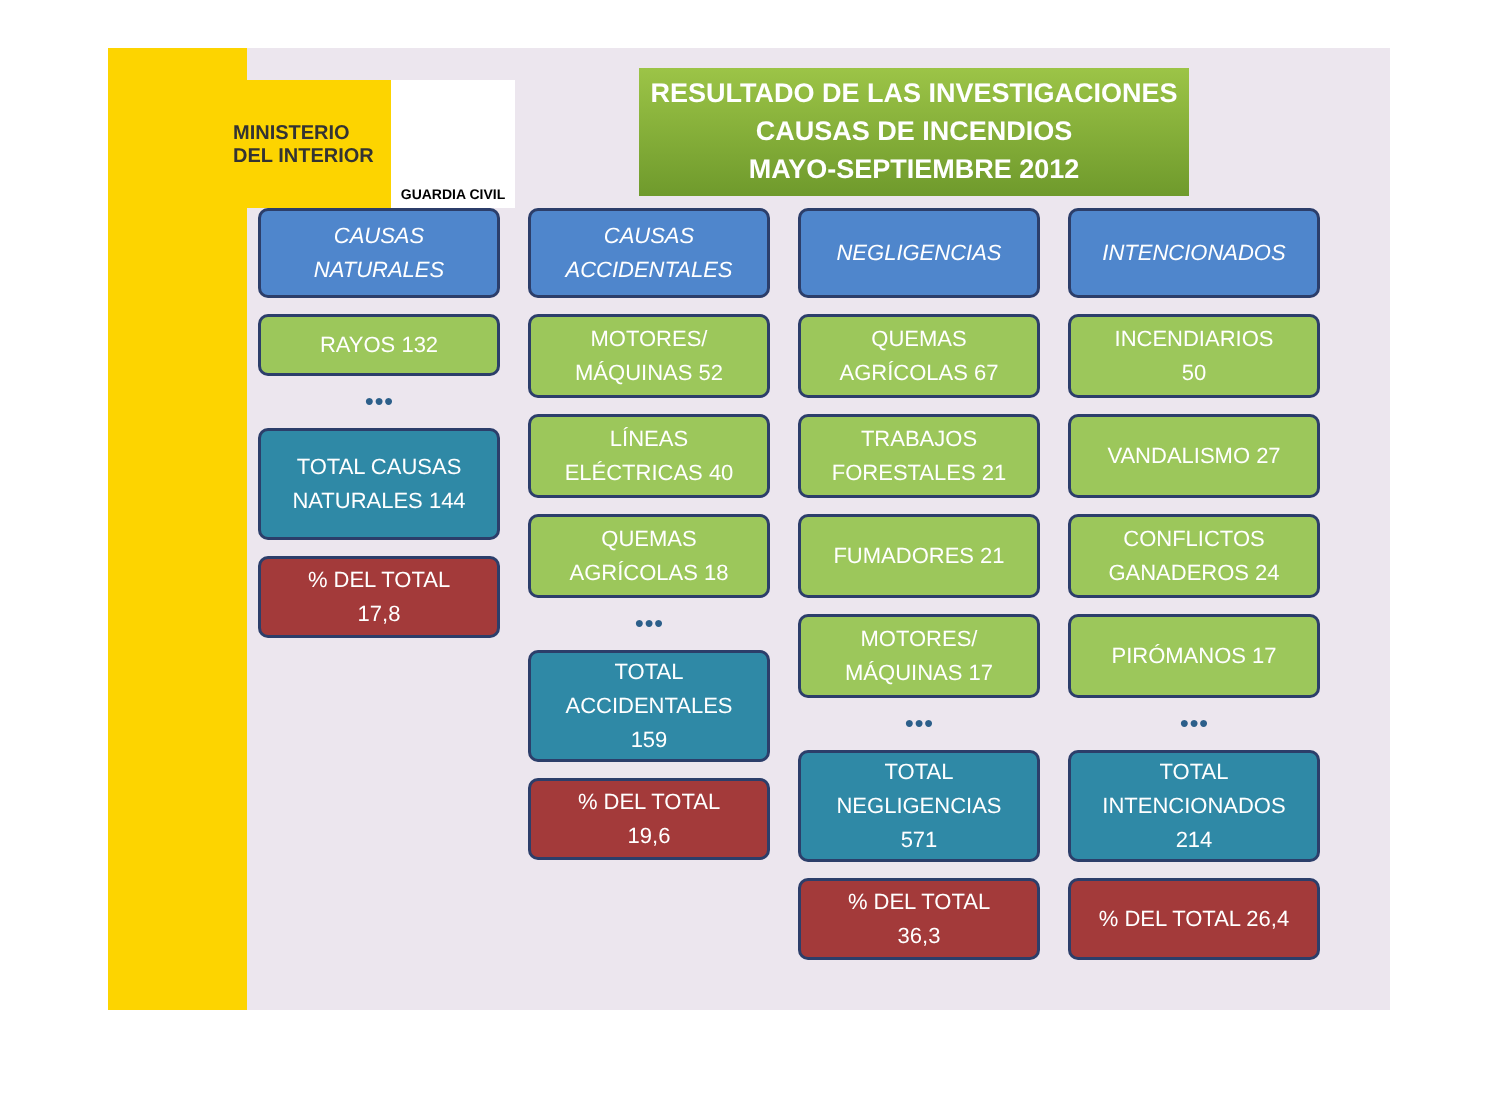MINISTERIO
DEL INTERIOR
GUARDIA CIVIL
RESULTADO DE LAS INVESTIGACIONES
CAUSAS DE INCENDIOS
MAYO-SEPTIEMBRE 2012
CAUSAS
NATURALES
RAYOS 132
●●●
TOTAL CAUSAS
NATURALES 144
% DEL TOTAL
17,8
CAUSAS
ACCIDENTALES
MOTORES/
MÁQUINAS 52
LÍNEAS
ELÉCTRICAS 40
QUEMAS
AGRÍCOLAS 18
●●●
TOTAL
ACCIDENTALES
159
% DEL TOTAL
19,6
NEGLIGENCIAS
QUEMAS
AGRÍCOLAS 67
TRABAJOS
FORESTALES 21
FUMADORES 21
MOTORES/
MÁQUINAS 17
●●●
TOTAL
NEGLIGENCIAS
571
% DEL TOTAL
36,3
INTENCIONADOS
INCENDIARIOS
50
VANDALISMO 27
CONFLICTOS
GANADEROS 24
PIRÓMANOS 17
●●●
TOTAL
INTENCIONADOS
214
% DEL TOTAL 26,4